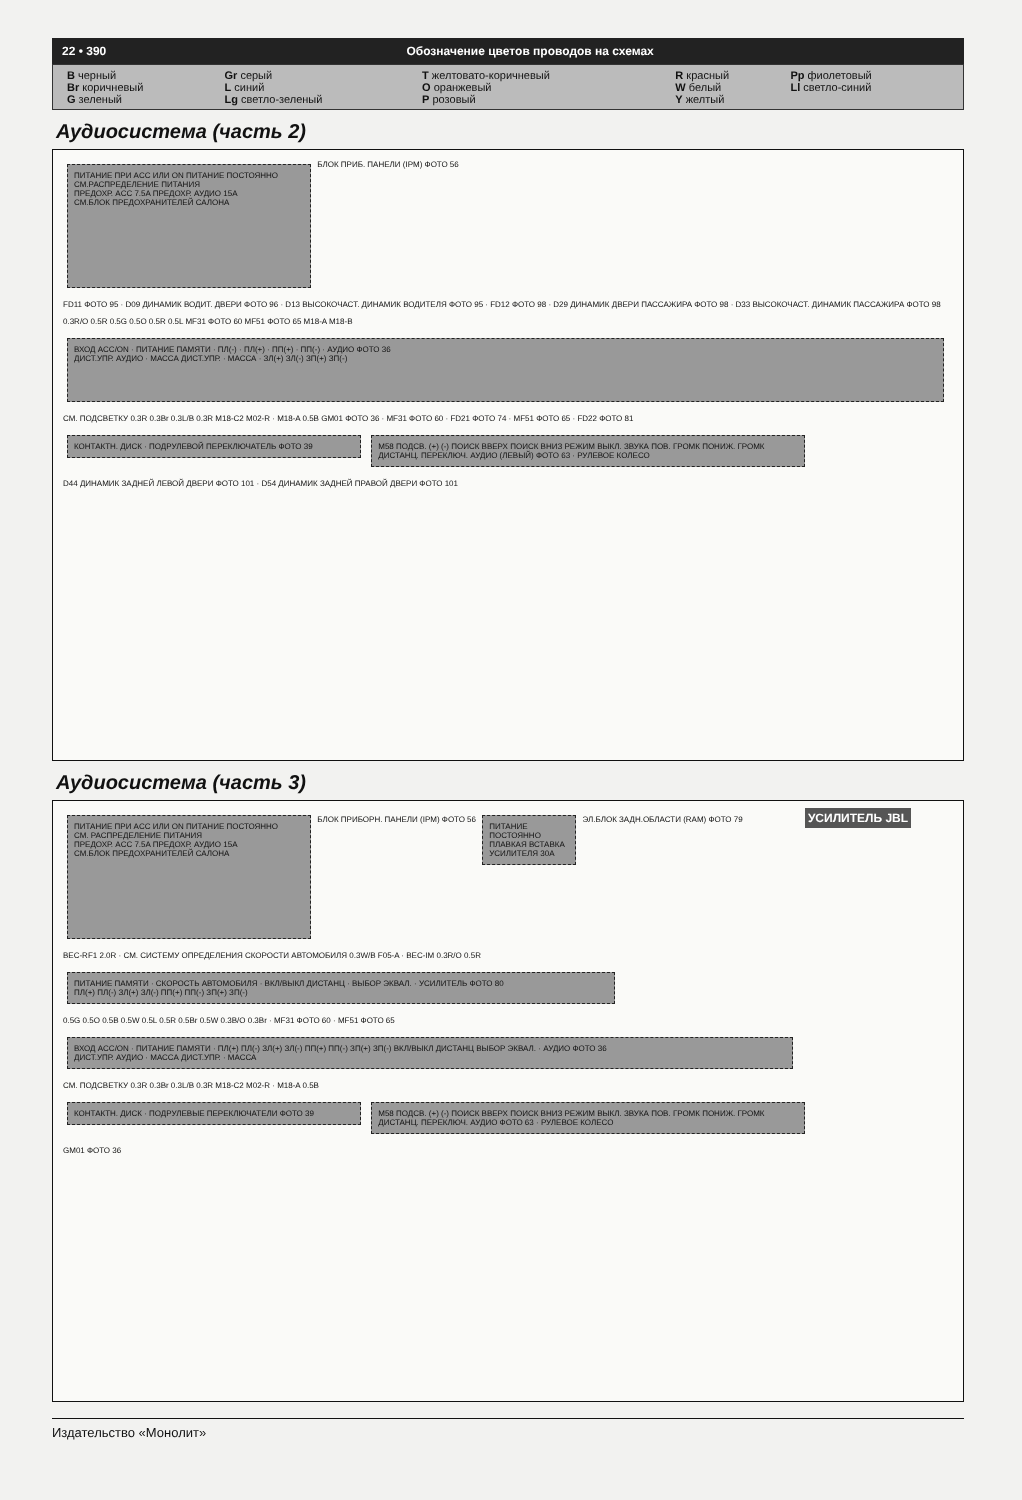22 • 390 Обозначение цветов проводов на схемах
| B черный | Gr серый | T желтовато-коричневый | R красный | Pp фиолетовый |
| Br коричневый | L синий | O оранжевый | W белый | Ll светло-синий |
| G зеленый | Lg светло-зеленый | P розовый | Y желтый | |
Аудиосистема (часть 2)
ПИТАНИЕ ПРИ ACC ИЛИ ON ПИТАНИЕ ПОСТОЯННО
СМ.РАСПРЕДЕЛЕНИЕ ПИТАНИЯ
ПРЕДОХР. ACC 7.5A ПРЕДОХР. АУДИО 15A
СМ.БЛОК ПРЕДОХРАНИТЕЛЕЙ САЛОНА
БЛОК ПРИБ. ПАНЕЛИ (IPM) ФОТО 56
FD11 ФОТО 95 · D09 ДИНАМИК ВОДИТ. ДВЕРИ ФОТО 96 · D13 ВЫСОКОЧАСТ. ДИНАМИК ВОДИТЕЛЯ ФОТО 95 · FD12 ФОТО 98 · D29 ДИНАМИК ДВЕРИ ПАССАЖИРА ФОТО 98 · D33 ВЫСОКОЧАСТ. ДИНАМИК ПАССАЖИРА ФОТО 98
0.3R/O 0.5R 0.5G 0.5O 0.5R 0.5L MF31 ФОТО 60 MF51 ФОТО 65 M18-A M18-B
ВХОД ACC/ON · ПИТАНИЕ ПАМЯТИ · ПЛ(-) · ПЛ(+) · ПП(+) · ПП(-) · АУДИО ФОТО 36
ДИСТ.УПР. АУДИО · МАССА ДИСТ.УПР. · МАССА · ЗЛ(+) ЗЛ(-) ЗП(+) ЗП(-)
СМ. ПОДСВЕТКУ 0.3R 0.3Br 0.3L/B 0.3R M18-C2 M02-R · M18-A 0.5B GM01 ФОТО 36 · MF31 ФОТО 60 · FD21 ФОТО 74 · MF51 ФОТО 65 · FD22 ФОТО 81
КОНТАКТН. ДИСК · ПОДРУЛЕВОЙ ПЕРЕКЛЮЧАТЕЛЬ ФОТО 39
M58 ПОДСВ. (+) (-) ПОИСК ВВЕРХ ПОИСК ВНИЗ РЕЖИМ ВЫКЛ. ЗВУКА ПОВ. ГРОМК ПОНИЖ. ГРОМК ДИСТАНЦ. ПЕРЕКЛЮЧ. АУДИО (ЛЕВЫЙ) ФОТО 63 · РУЛЕВОЕ КОЛЕСО
D44 ДИНАМИК ЗАДНЕЙ ЛЕВОЙ ДВЕРИ ФОТО 101 · D54 ДИНАМИК ЗАДНЕЙ ПРАВОЙ ДВЕРИ ФОТО 101
Аудиосистема (часть 3)
ПИТАНИЕ ПРИ ACC ИЛИ ON ПИТАНИЕ ПОСТОЯННО
СМ. РАСПРЕДЕЛЕНИЕ ПИТАНИЯ
ПРЕДОХР. ACC 7.5A ПРЕДОХР. АУДИО 15A
СМ.БЛОК ПРЕДОХРАНИТЕЛЕЙ САЛОНА
БЛОК ПРИБОРН. ПАНЕЛИ (IPM) ФОТО 56
ПИТАНИЕ ПОСТОЯННО ПЛАВКАЯ ВСТАВКА УСИЛИТЕЛЯ 30A
ЭЛ.БЛОК ЗАДН.ОБЛАСТИ (RAM) ФОТО 79 УСИЛИТЕЛЬ JBL
BEC-RF1 2.0R · СМ. СИСТЕМУ ОПРЕДЕЛЕНИЯ СКОРОСТИ АВТОМОБИЛЯ 0.3W/B F05-A · BEC-IM 0.3R/O 0.5R
ПИТАНИЕ ПАМЯТИ · СКОРОСТЬ АВТОМОБИЛЯ · ВКЛ/ВЫКЛ ДИСТАНЦ · ВЫБОР ЭКВАЛ. · УСИЛИТЕЛЬ ФОТО 80
ПЛ(+) ПЛ(-) ЗЛ(+) ЗЛ(-) ПП(+) ПП(-) ЗП(+) ЗП(-)
0.5G 0.5O 0.5B 0.5W 0.5L 0.5R 0.5Br 0.5W 0.3B/O 0.3Br · MF31 ФОТО 60 · MF51 ФОТО 65
ВХОД ACC/ON · ПИТАНИЕ ПАМЯТИ · ПЛ(+) ПЛ(-) ЗЛ(+) ЗЛ(-) ПП(+) ПП(-) ЗП(+) ЗП(-) ВКЛ/ВЫКЛ ДИСТАНЦ ВЫБОР ЭКВАЛ. · АУДИО ФОТО 36
ДИСТ.УПР. АУДИО · МАССА ДИСТ.УПР. · МАССА
СМ. ПОДСВЕТКУ 0.3R 0.3Br 0.3L/B 0.3R M18-C2 M02-R · M18-A 0.5B
КОНТАКТН. ДИСК · ПОДРУЛЕВЫЕ ПЕРЕКЛЮЧАТЕЛИ ФОТО 39
M58 ПОДСВ. (+) (-) ПОИСК ВВЕРХ ПОИСК ВНИЗ РЕЖИМ ВЫКЛ. ЗВУКА ПОВ. ГРОМК ПОНИЖ. ГРОМК ДИСТАНЦ. ПЕРЕКЛЮЧ. АУДИО ФОТО 63 · РУЛЕВОЕ КОЛЕСО
GM01 ФОТО 36
Издательство «Монолит»